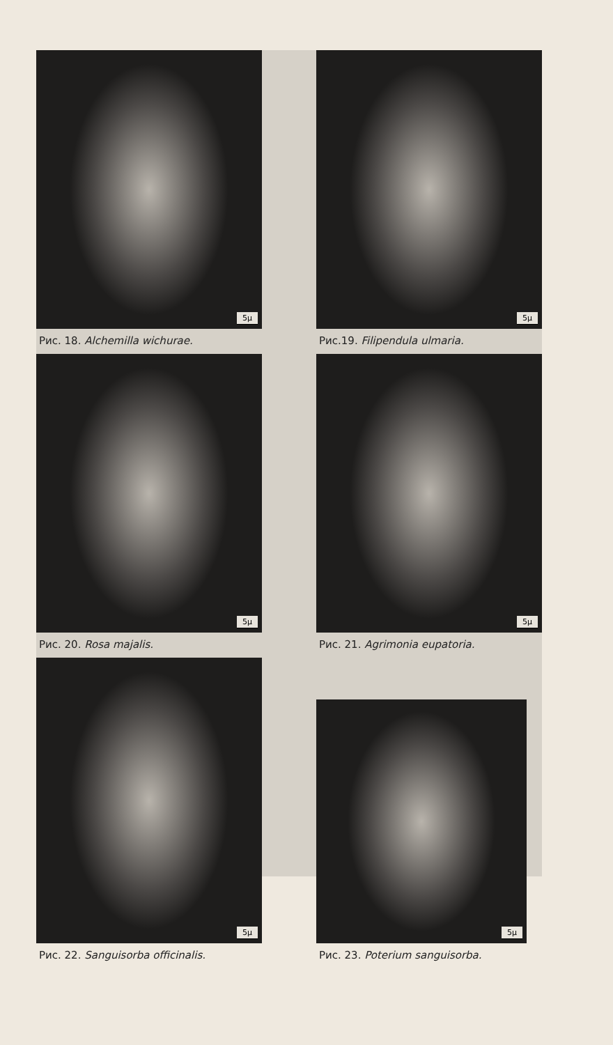5μ
Рис. 18. Alchemilla wichurae.
5μ
Рис.19. Filipendula ulmaria.
5μ
Рис. 20. Rosa majalis.
5μ
Рис. 21. Agrimonia eupatoria.
5μ
Рис. 22. Sanguisorba officinalis.
5μ
Рис. 23. Poterium sanguisorba.